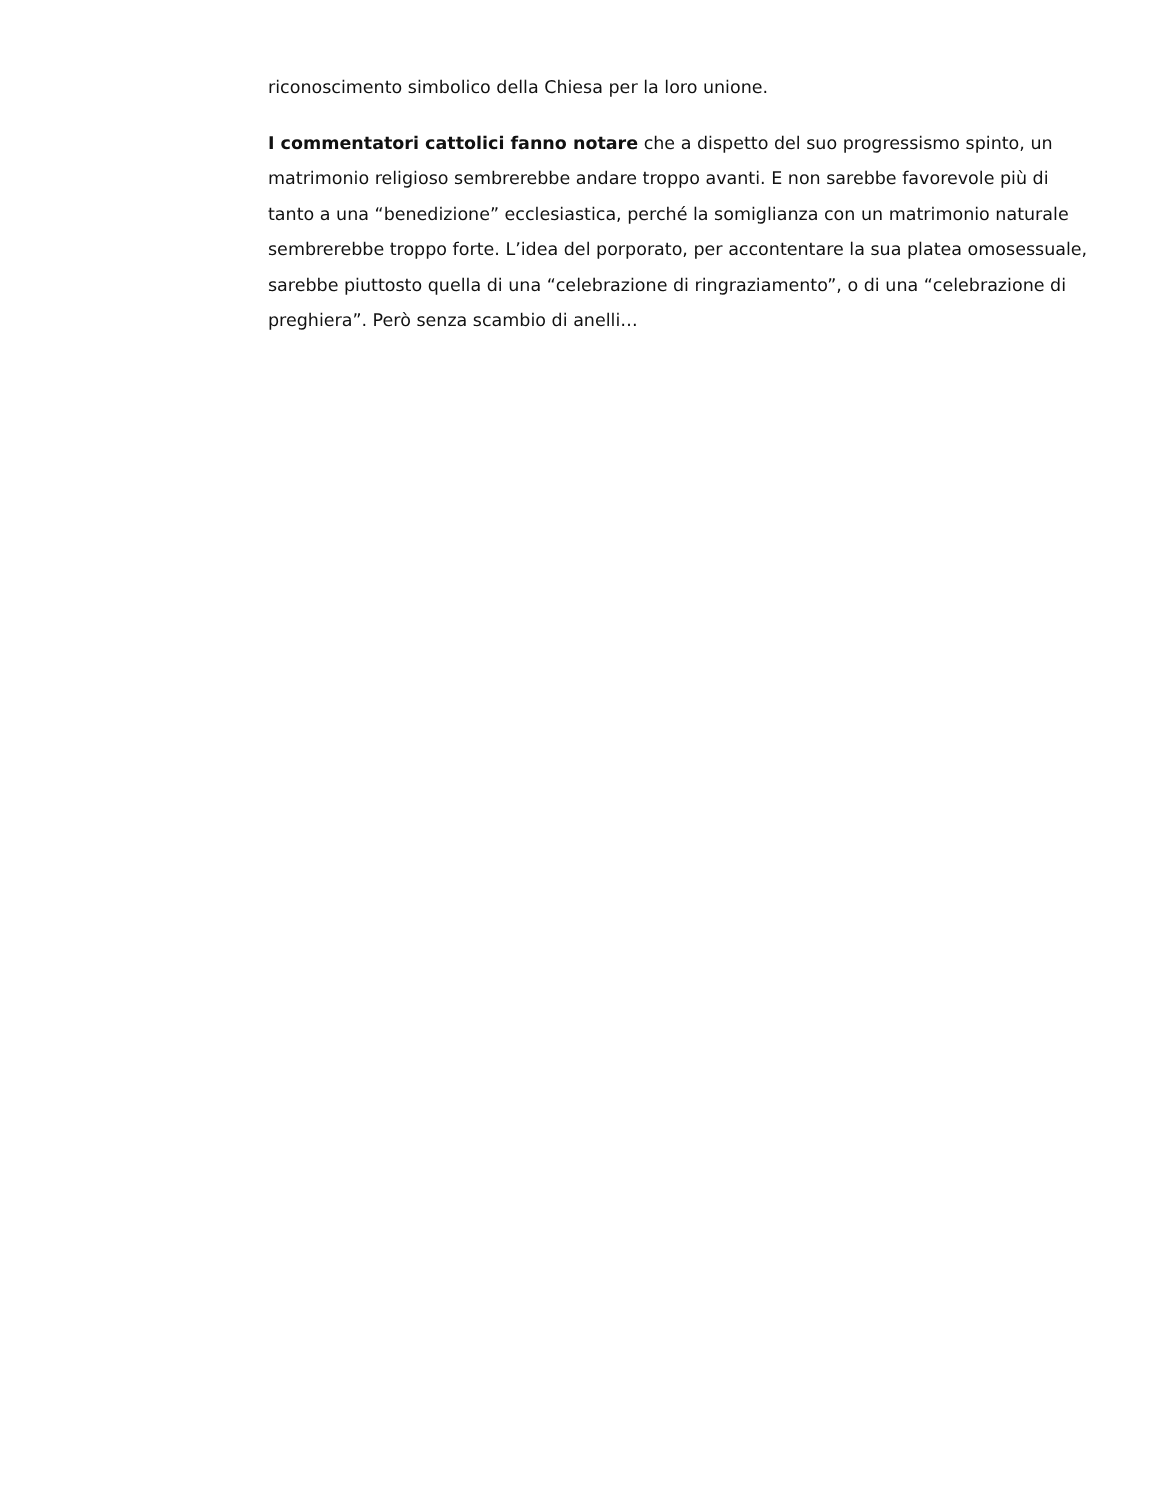riconoscimento simbolico della Chiesa per la loro unione.
I commentatori cattolici fanno notare che a dispetto del suo progressismo spinto, un matrimonio religioso sembrerebbe andare troppo avanti. E non sarebbe favorevole più di tanto a una “benedizione” ecclesiastica, perché la somiglianza con un matrimonio naturale sembrerebbe troppo forte. L’idea del porporato, per accontentare la sua platea omosessuale, sarebbe piuttosto quella di una “celebrazione di ringraziamento”, o di una “celebrazione di preghiera”. Però senza scambio di anelli…